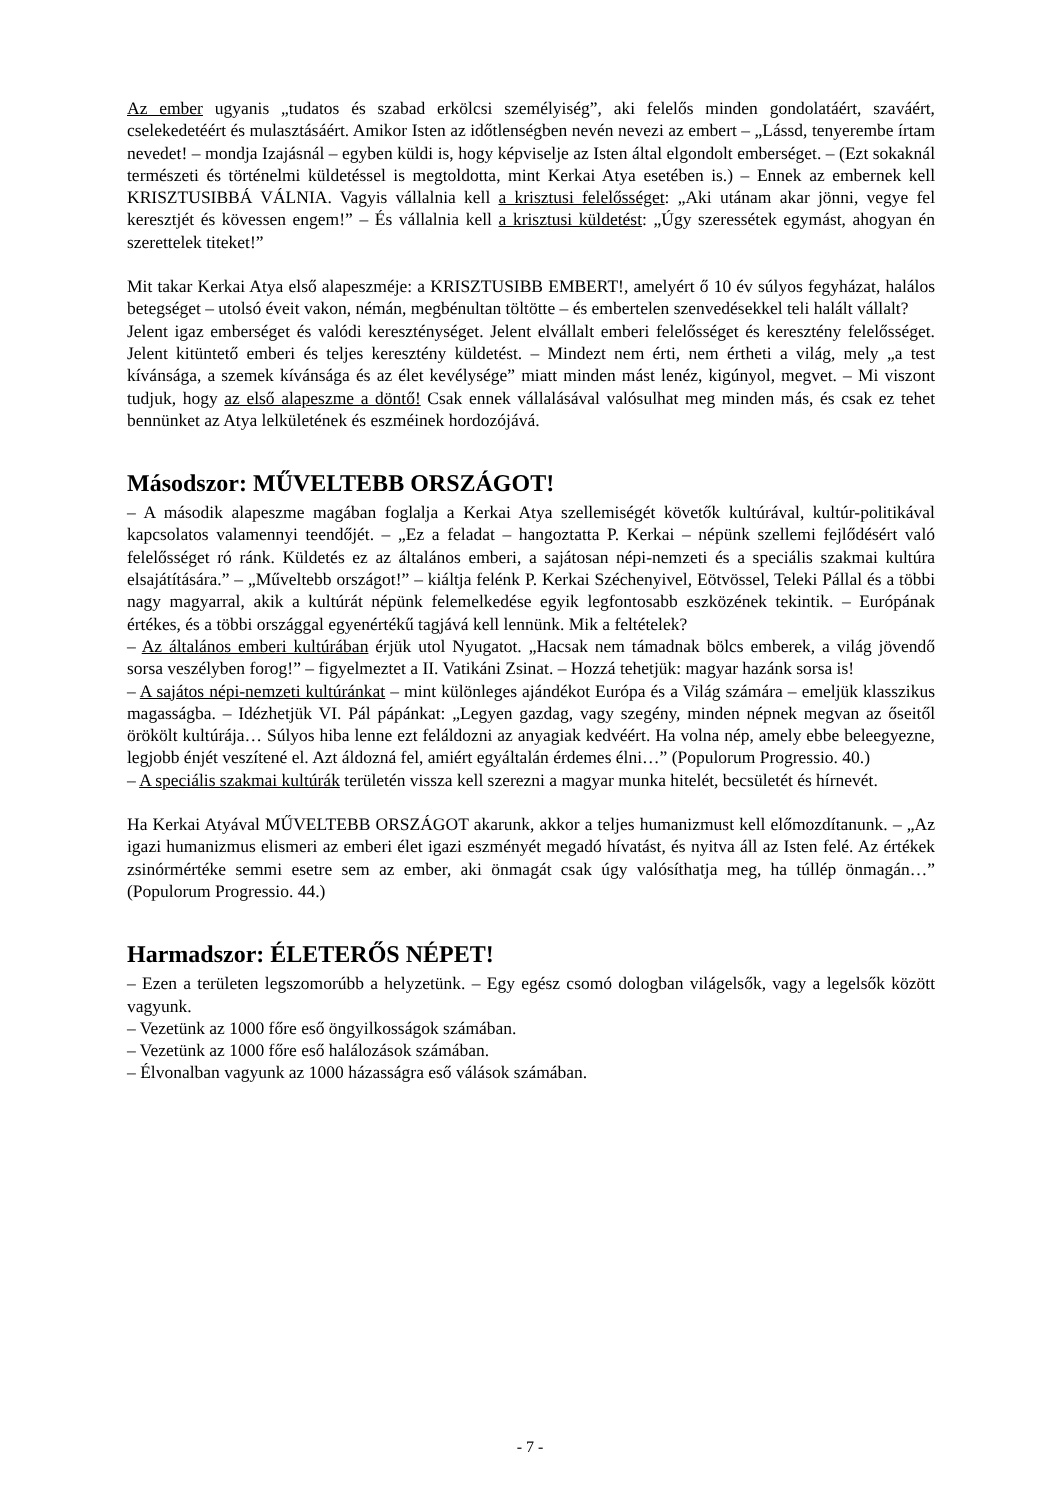Az ember ugyanis „tudatos és szabad erkölcsi személyiség”, aki felelős minden gondolatáért, szaváért, cselekedetéért és mulasztásáért. Amikor Isten az időtlenségben nevén nevezi az embert – „Lássd, tenyerembe írtam nevedet! – mondja Izajásnál – egyben küldi is, hogy képviselje az Isten által elgondolt emberséget. – (Ezt sokaknál természeti és történelmi küldetéssel is megtoldotta, mint Kerkai Atya esetében is.) – Ennek az embernek kell KRISZTUSIBBÁ VÁLNIA. Vagyis vállalnia kell a krisztusi felelősséget: „Aki utánam akar jönni, vegye fel keresztjét és kövessen engem!” – És vállalnia kell a krisztusi küldetést: „Úgy szeressétek egymást, ahogyan én szerettelek titeket!”
Mit takar Kerkai Atya első alapeszméje: a KRISZTUSIBB EMBERT!, amelyért ő 10 év súlyos fegyházat, halálos betegséget – utolsó éveit vakon, némán, megbénultan töltötte – és embertelen szenvedésekkel teli halált vállalt?
Jelent igaz emberséget és valódi kereszténységet. Jelent elvállalt emberi felelősséget és keresztény felelősséget. Jelent kitüntető emberi és teljes keresztény küldetést. – Mindezt nem érti, nem értheti a világ, mely „a test kívánsága, a szemek kívánsága és az élet kevélysége” miatt minden mást lenéz, kigúnyol, megvet. – Mi viszont tudjuk, hogy az első alapeszme a döntő! Csak ennek vállalásával valósulhat meg minden más, és csak ez tehet bennünket az Atya lelkületének és eszméinek hordozójává.
Másodszor: MŰVELTEBB ORSZÁGOT!
– A második alapeszme magában foglalja a Kerkai Atya szellemiségét követők kultúrával, kultúr-politikával kapcsolatos valamennyi teendőjét. – „Ez a feladat – hangoztatta P. Kerkai – népünk szellemi fejlődésért való felelősséget ró ránk. Küldetés ez az általános emberi, a sajátosan népi-nemzeti és a speciális szakmai kultúra elsajátítására.” – „Műveltebb országot!” – kiáltja felénk P. Kerkai Széchenyivel, Eötvössel, Teleki Pállal és a többi nagy magyarral, akik a kultúrát népünk felemelkedése egyik legfontosabb eszközének tekintik. – Európának értékes, és a többi országgal egyenértékű tagjává kell lennünk. Mik a feltételek?
– Az általános emberi kultúrában érjük utol Nyugatot. „Hacsak nem támadnak bölcs emberek, a világ jövendő sorsa veszélyben forog!” – figyelmeztet a II. Vatikáni Zsinat. – Hozzá tehetjük: magyar hazánk sorsa is!
– A sajátos népi-nemzeti kultúránkat – mint különleges ajándékot Európa és a Világ számára – emeljük klasszikus magasságba. – Idézhetjük VI. Pál pápánkat: „Legyen gazdag, vagy szegény, minden népnek megvan az őseitől örökölt kultúrája… Súlyos hiba lenne ezt feláldozni az anyagiak kedvéért. Ha volna nép, amely ebbe beleegyezne, legjobb énjét veszítené el. Azt áldozná fel, amiért egyáltalán érdemes élni…” (Populorum Progressio. 40.)
– A speciális szakmai kultúrák területén vissza kell szerezni a magyar munka hitelét, becsületét és hírnevét.
Ha Kerkai Atyával MŰVELTEBB ORSZÁGOT akarunk, akkor a teljes humanizmust kell előmozdítanunk. – „Az igazi humanizmus elismeri az emberi élet igazi eszményét megadó hívatást, és nyitva áll az Isten felé. Az értékek zsinórmértéke semmi esetre sem az ember, aki önmagát csak úgy valósíthatja meg, ha túllép önmagán…” (Populorum Progressio. 44.)
Harmadszor: ÉLETERŐS NÉPET!
– Ezen a területen legszomorúbb a helyzetünk. – Egy egész csomó dologban világelsők, vagy a legelsők között vagyunk.
– Vezetünk az 1000 főre eső öngyilkosságok számában.
– Vezetünk az 1000 főre eső halálozások számában.
– Élvonalban vagyunk az 1000 házasságra eső válások számában.
- 7 -